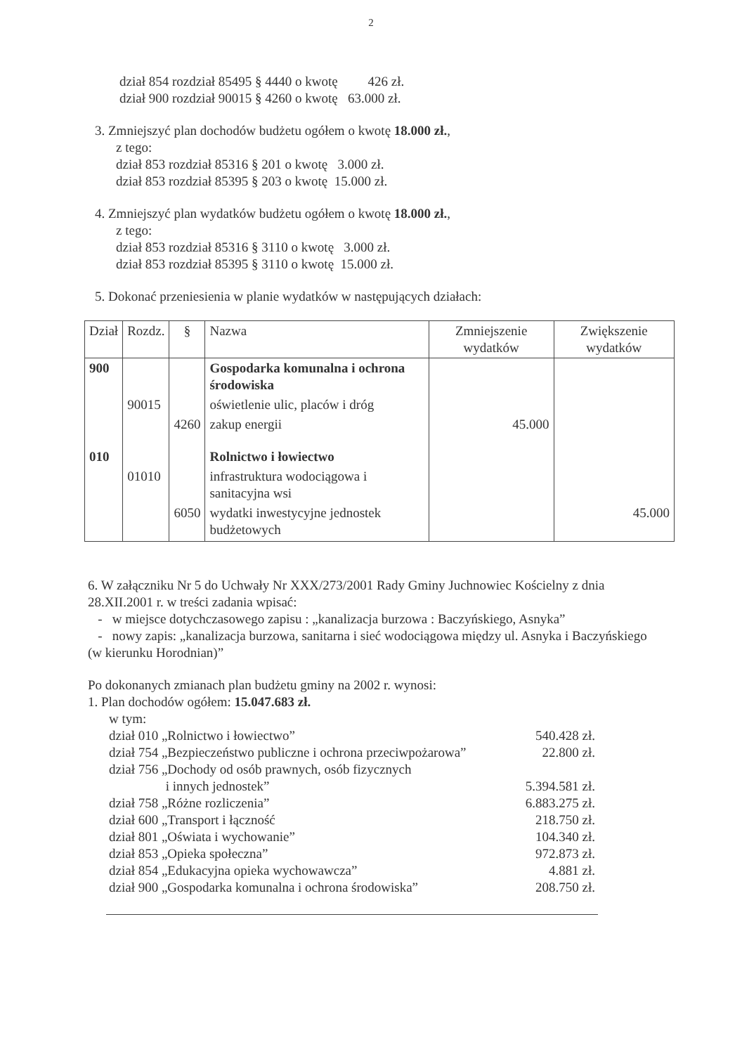2
dział 854 rozdział 85495 § 4440 o kwotę 426 zł.
dział 900 rozdział 90015 § 4260 o kwotę 63.000 zł.
3. Zmniejszyć plan dochodów budżetu ogółem o kwotę 18.000 zł.,
z tego:
dział 853 rozdział 85316 § 201 o kwotę 3.000 zł.
dział 853 rozdział 85395 § 203 o kwotę 15.000 zł.
4. Zmniejszyć plan wydatków budżetu ogółem o kwotę 18.000 zł.,
z tego:
dział 853 rozdział 85316 § 3110 o kwotę 3.000 zł.
dział 853 rozdział 85395 § 3110 o kwotę 15.000 zł.
5. Dokonać przeniesienia w planie wydatków w następujących działach:
| Dział | Rozdz. | § | Nazwa | Zmniejszenie wydatków | Zwiększenie wydatków |
| --- | --- | --- | --- | --- | --- |
| 900 | | | Gospodarka komunalna i ochrona środowiska | | |
| | 90015 | | oświetlenie ulic, placów i dróg | | |
| | | 4260 | zakup energii | 45.000 | |
| 010 | | | Rolnictwo i łowiectwo | | |
| | 01010 | | infrastruktura wodociągowa i sanitacyjna wsi | | |
| | | 6050 | wydatki inwestycyjne jednostek budżetowych | | 45.000 |
6. W załączniku Nr 5 do Uchwały Nr XXX/273/2001 Rady Gminy Juchnowiec Kościelny z dnia 28.XII.2001 r. w treści zadania wpisać:
- w miejsce dotychczasowego zapisu : „kanalizacja burzowa : Baczyńskiego, Asnyka”
- nowy zapis: „kanalizacja burzowa, sanitarna i sieć wodociągowa między ul. Asnyka i Baczyńskiego (w kierunku Horodnian)”
Po dokonanych zmianach plan budżetu gminy na 2002 r. wynosi:
1. Plan dochodów ogółem: 15.047.683 zł.
w tym:
| dział 010 „Rolnictwo i łowiectwo” | 540.428 zł. |
| dział 754 „Bezpieczeństwo publiczne i ochrona przeciwpożarowa” | 22.800 zł. |
| dział 756 „Dochody od osób prawnych, osób fizycznych i innych jednostek” | 5.394.581 zł. |
| dział 758 „Różne rozliczenia” | 6.883.275 zł. |
| dział 600 „Transport i łączność | 218.750 zł. |
| dział 801 „Oświata i wychowanie” | 104.340 zł. |
| dział 853 „Opieka społeczna” | 972.873 zł. |
| dział 854 „Edukacyjna opieka wychowawcza” | 4.881 zł. |
| dział 900 „Gospodarka komunalna i ochrona środowiska” | 208.750 zł. |